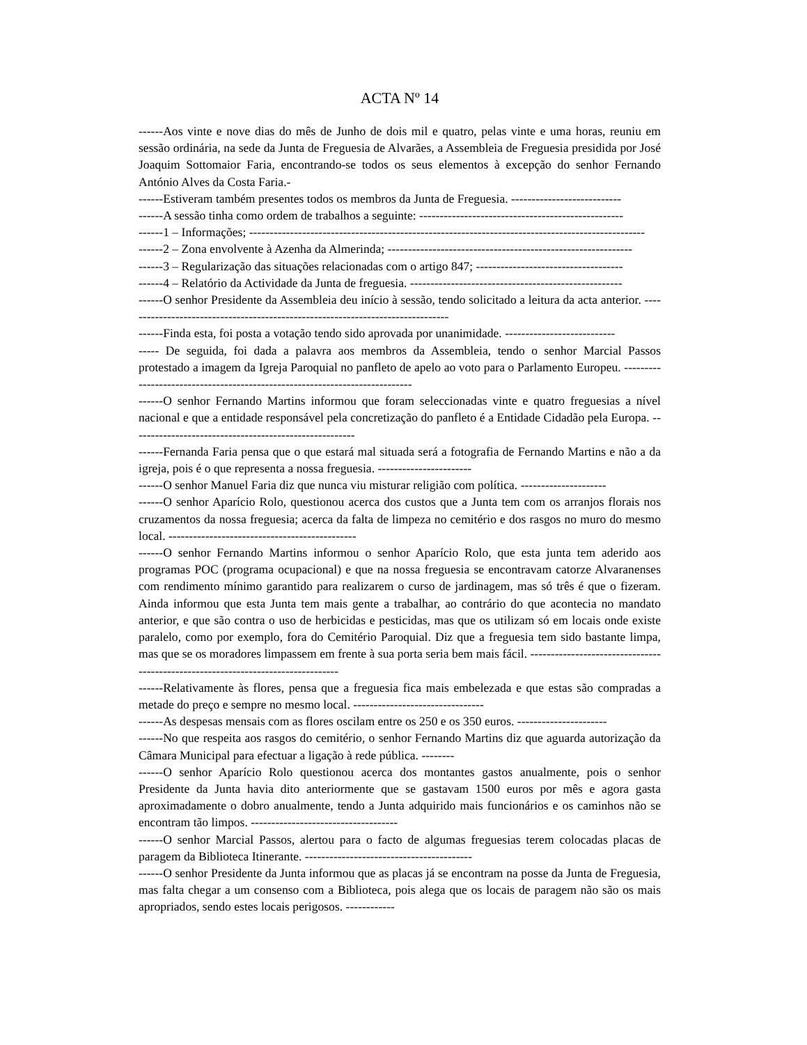ACTA Nº 14
------Aos vinte e nove dias do mês de Junho de dois mil e quatro, pelas vinte e uma horas, reuniu em sessão ordinária, na sede da Junta de Freguesia de Alvarães, a Assembleia de Freguesia presidida por José Joaquim Sottomaior Faria, encontrando-se todos os seus elementos à excepção do senhor Fernando António Alves da Costa Faria.-
------Estiveram também presentes todos os membros da Junta de Freguesia. ---------------------------
------A sessão tinha como ordem de trabalhos a seguinte: --------------------------------------------------
------1 – Informações; -------------------------------------------------------------------------------------------------
------2 – Zona envolvente à Azenha da Almerinda; ------------------------------------------------------------
------3 – Regularização das situações relacionadas com o artigo 847; ------------------------------------
------4 – Relatório da Actividade da Junta de freguesia. ----------------------------------------------------
------O senhor Presidente da Assembleia deu início à sessão, tendo solicitado a leitura da acta anterior. --------------------------------------------------------------------------------
------Finda esta, foi posta a votação tendo sido aprovada por unanimidade. ---------------------------
----- De seguida, foi dada a palavra aos membros da Assembleia, tendo o senhor Marcial Passos protestado a imagem da Igreja Paroquial no panfleto de apelo ao voto para o Parlamento Europeu. ----------------------------------------------------------------------------
------O senhor Fernando Martins informou que foram seleccionadas vinte e quatro freguesias a nível nacional e que a entidade responsável pela concretização do panfleto é a Entidade Cidadão pela Europa. -------------------------------------------------------
------Fernanda Faria pensa que o que estará mal situada será a fotografia de Fernando Martins e não a da igreja, pois é o que representa a nossa freguesia. -----------------------
------O senhor Manuel Faria diz que nunca viu misturar religião com política. ---------------------
------O senhor Aparício Rolo, questionou acerca dos custos que a Junta tem com os arranjos florais nos cruzamentos da nossa freguesia; acerca da falta de limpeza no cemitério e dos rasgos no muro do mesmo local. ----------------------------------------------
------O senhor Fernando Martins informou o senhor Aparício Rolo, que esta junta tem aderido aos programas POC (programa ocupacional) e que na nossa freguesia se encontravam catorze Alvaranenses com rendimento mínimo garantido para realizarem o curso de jardinagem, mas só três é que o fizeram. Ainda informou que esta Junta tem mais gente a trabalhar, ao contrário do que acontecia no mandato anterior, e que são contra o uso de herbicidas e pesticidas, mas que os utilizam só em locais onde existe paralelo, como por exemplo, fora do Cemitério Paroquial. Diz que a freguesia tem sido bastante limpa, mas que se os moradores limpassem em frente à sua porta seria bem mais fácil. ---------------------------------------------------------------------------------
------Relativamente às flores, pensa que a freguesia fica mais embelezada e que estas são compradas a metade do preço e sempre no mesmo local. --------------------------------
------As despesas mensais com as flores oscilam entre os 250 e os 350 euros. ----------------------
------No que respeita aos rasgos do cemitério, o senhor Fernando Martins diz que aguarda autorização da Câmara Municipal para efectuar a ligação à rede pública. --------
------O senhor Aparício Rolo questionou acerca dos montantes gastos anualmente, pois o senhor Presidente da Junta havia dito anteriormente que se gastavam 1500 euros por mês e agora gasta aproximadamente o dobro anualmente, tendo a Junta adquirido mais funcionários e os caminhos não se encontram tão limpos. ------------------------------------
------O senhor Marcial Passos, alertou para o facto de algumas freguesias terem colocadas placas de paragem da Biblioteca Itinerante. -----------------------------------------
------O senhor Presidente da Junta informou que as placas já se encontram na posse da Junta de Freguesia, mas falta chegar a um consenso com a Biblioteca, pois alega que os locais de paragem não são os mais apropriados, sendo estes locais perigosos. ------------